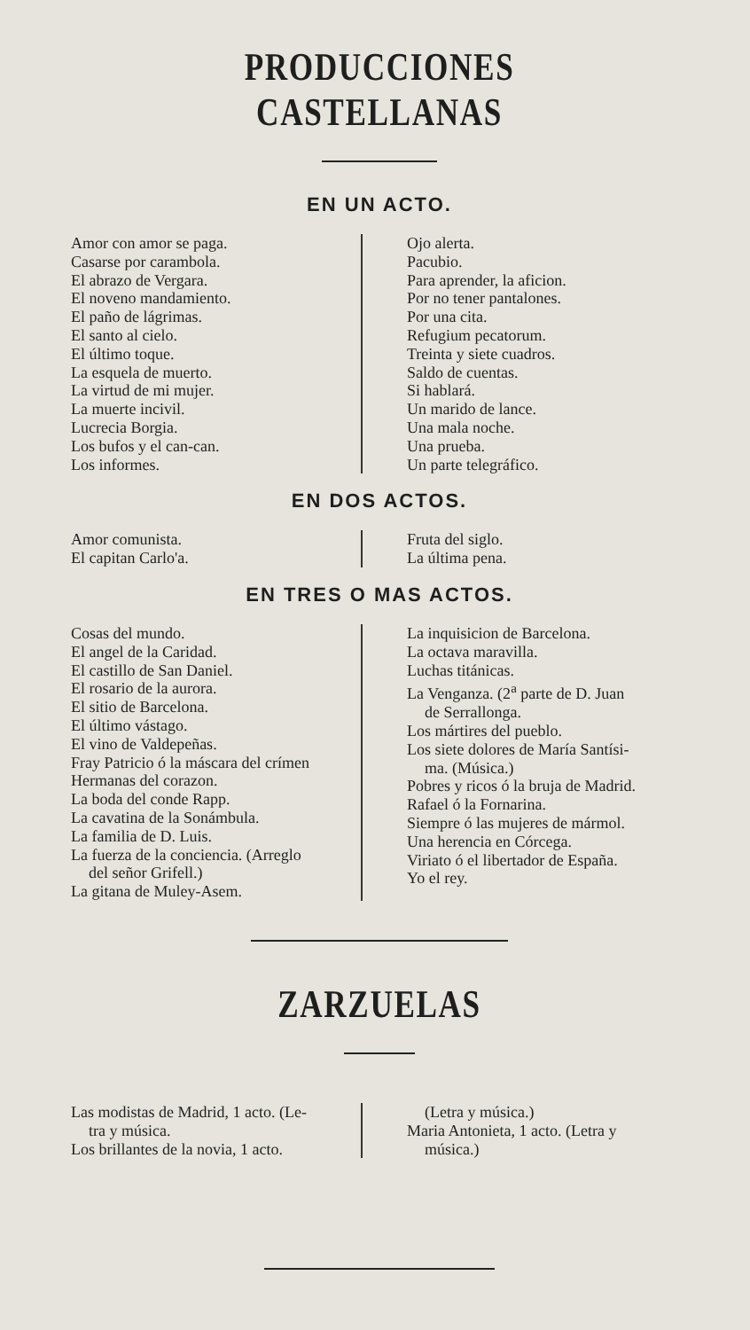PRODUCCIONES CASTELLANAS
EN UN ACTO.
Amor con amor se paga.
Casarse por carambola.
El abrazo de Vergara.
El noveno mandamiento.
El paño de lágrimas.
El santo al cielo.
El último toque.
La esquela de muerto.
La virtud de mi mujer.
La muerte incivil.
Lucrecia Borgia.
Los bufos y el can-can.
Los informes.
Ojo alerta.
Pacubio.
Para aprender, la aficion.
Por no tener pantalones.
Por una cita.
Refugium pecatorum.
Treinta y siete cuadros.
Saldo de cuentas.
Si hablará.
Un marido de lance.
Una mala noche.
Una prueba.
Un parte telegráfico.
EN DOS ACTOS.
Amor comunista.
El capitan Carlo'a.
Fruta del siglo.
La última pena.
EN TRES O MAS ACTOS.
Cosas del mundo.
El angel de la Caridad.
El castillo de San Daniel.
El rosario de la aurora.
El sitio de Barcelona.
El último vástago.
El vino de Valdepeñas.
Fray Patricio ó la máscara del crímen
Hermanas del corazon.
La boda del conde Rapp.
La cavatina de la Sonámbula.
La familia de D. Luis.
La fuerza de la conciencia. (Arreglo
del señor Grifell.)
La gitana de Muley-Asem.
La inquisicion de Barcelona.
La octava maravilla.
Luchas titánicas.
La Venganza. (2<sup>a</sup> parte de D. Juan
de Serrallonga.
Los mártires del pueblo.
Los siete dolores de María Santísi-
ma. (Música.)
Pobres y ricos ó la bruja de Madrid.
Rafael ó la Fornarina.
Siempre ó las mujeres de mármol.
Una herencia en Córcega.
Viriato ó el libertador de España.
Yo el rey.
ZARZUELAS
Las modistas de Madrid, 1 acto. (Le-
tra y música.
Los brillantes de la novia, 1 acto.
(Letra y música.)
Maria Antonieta, 1 acto. (Letra y
música.)